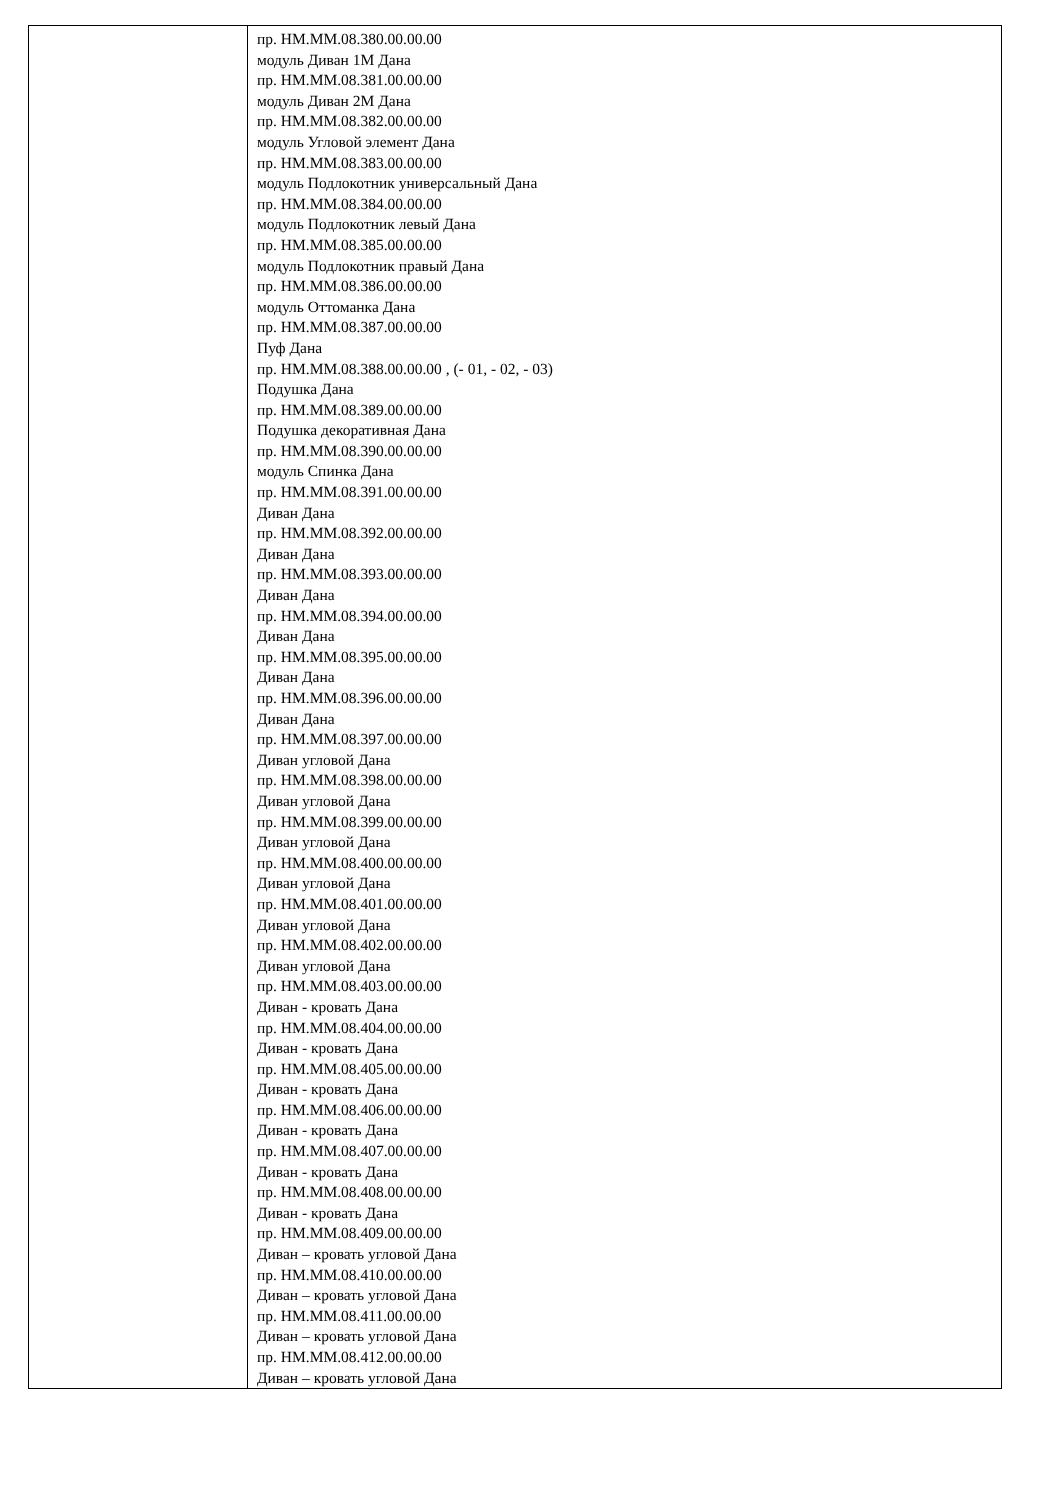| | пр. НМ.ММ.08.380.00.00.00 модуль Диван 1М Дана пр. НМ.ММ.08.381.00.00.00 модуль Диван 2М Дана пр. НМ.ММ.08.382.00.00.00 модуль Угловой элемент Дана пр. НМ.ММ.08.383.00.00.00 модуль Подлокотник универсальный Дана пр. НМ.ММ.08.384.00.00.00 модуль Подлокотник левый Дана пр. НМ.ММ.08.385.00.00.00 модуль Подлокотник правый Дана пр. НМ.ММ.08.386.00.00.00 модуль Оттоманка Дана пр. НМ.ММ.08.387.00.00.00 Пуф Дана пр. НМ.ММ.08.388.00.00.00 , (- 01, - 02, - 03) Подушка Дана пр. НМ.ММ.08.389.00.00.00 Подушка декоративная Дана пр. НМ.ММ.08.390.00.00.00 модуль Спинка Дана пр. НМ.ММ.08.391.00.00.00 Диван Дана пр. НМ.ММ.08.392.00.00.00 Диван Дана пр. НМ.ММ.08.393.00.00.00 Диван Дана пр. НМ.ММ.08.394.00.00.00 Диван Дана пр. НМ.ММ.08.395.00.00.00 Диван Дана пр. НМ.ММ.08.396.00.00.00 Диван Дана пр. НМ.ММ.08.397.00.00.00 Диван угловой Дана пр. НМ.ММ.08.398.00.00.00 Диван угловой Дана пр. НМ.ММ.08.399.00.00.00 Диван угловой Дана пр. НМ.ММ.08.400.00.00.00 Диван угловой Дана пр. НМ.ММ.08.401.00.00.00 Диван угловой Дана пр. НМ.ММ.08.402.00.00.00 Диван угловой Дана пр. НМ.ММ.08.403.00.00.00 Диван - кровать Дана пр. НМ.ММ.08.404.00.00.00 Диван - кровать Дана пр. НМ.ММ.08.405.00.00.00 Диван - кровать Дана пр. НМ.ММ.08.406.00.00.00 Диван - кровать Дана пр. НМ.ММ.08.407.00.00.00 Диван - кровать Дана пр. НМ.ММ.08.408.00.00.00 Диван - кровать Дана пр. НМ.ММ.08.409.00.00.00 Диван – кровать угловой Дана пр. НМ.ММ.08.410.00.00.00 Диван – кровать угловой Дана пр. НМ.ММ.08.411.00.00.00 Диван – кровать угловой Дана пр. НМ.ММ.08.412.00.00.00 Диван – кровать угловой Дана |